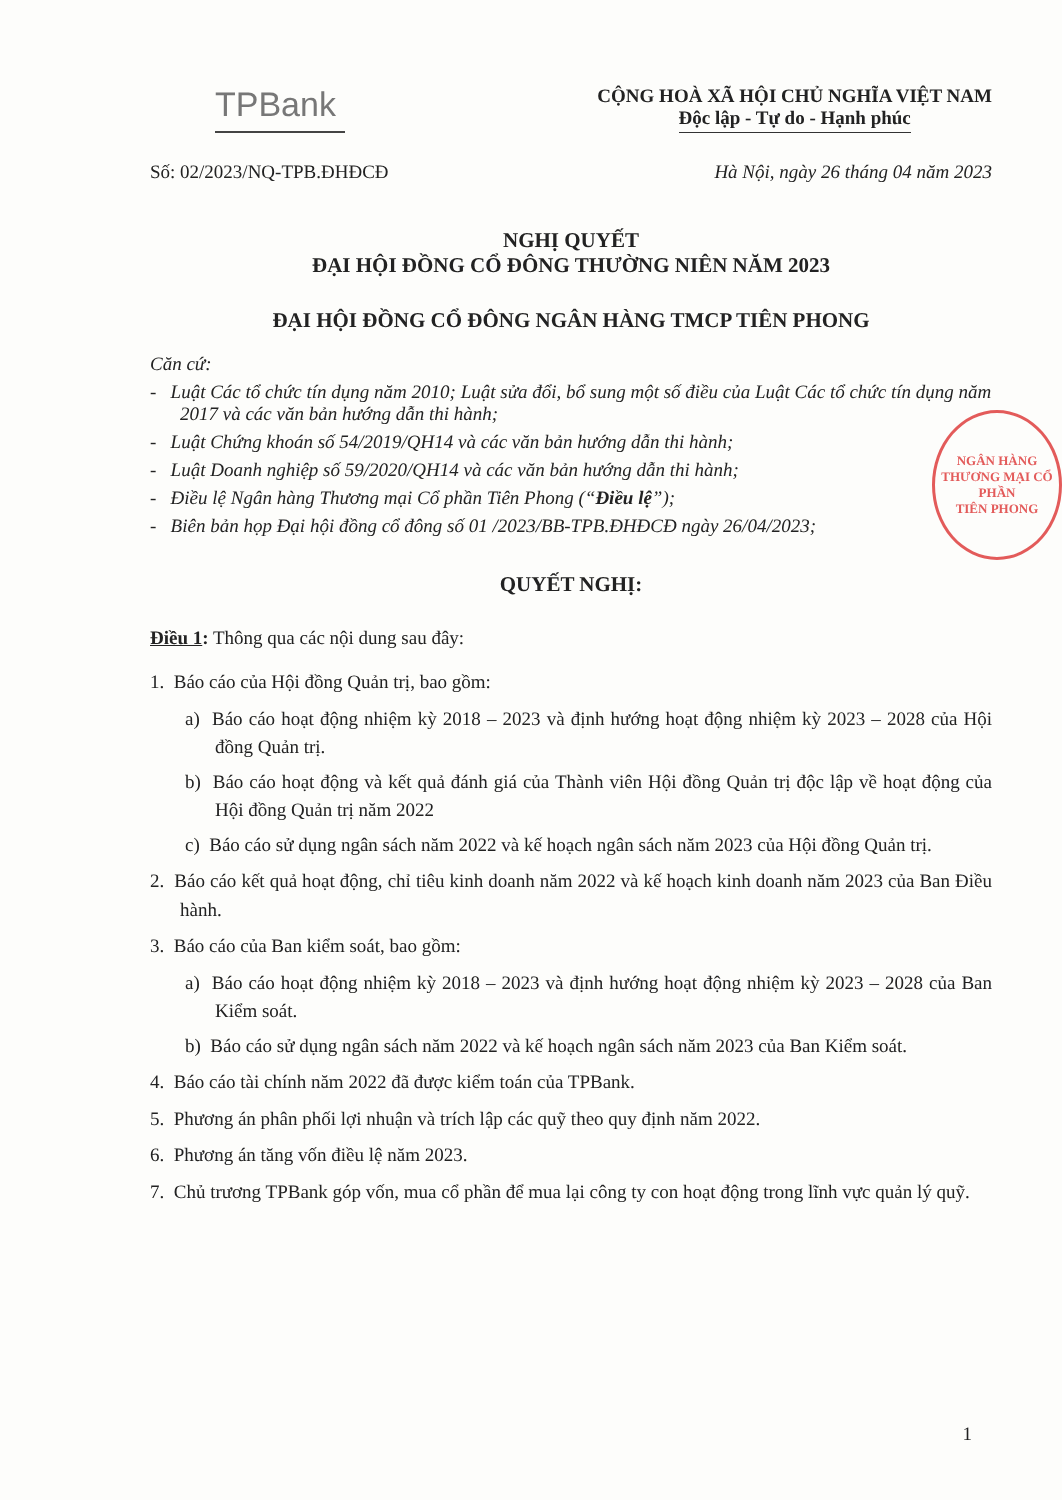TPBank
CỘNG HOÀ XÃ HỘI CHỦ NGHĨA VIỆT NAM
Độc lập - Tự do - Hạnh phúc
Số: 02/2023/NQ-TPB.ĐHĐCĐ Hà Nội, ngày 26 tháng 04 năm 2023
NGHỊ QUYẾT
ĐẠI HỘI ĐỒNG CỔ ĐÔNG THƯỜNG NIÊN NĂM 2023
ĐẠI HỘI ĐỒNG CỔ ĐÔNG NGÂN HÀNG TMCP TIÊN PHONG
NGÂN HÀNG
THƯƠNG MẠI CỔ PHẦN
TIÊN PHONG
Căn cứ:
- Luật Các tổ chức tín dụng năm 2010; Luật sửa đổi, bổ sung một số điều của Luật Các tổ chức tín dụng năm 2017 và các văn bản hướng dẫn thi hành;
- Luật Chứng khoán số 54/2019/QH14 và các văn bản hướng dẫn thi hành;
- Luật Doanh nghiệp số 59/2020/QH14 và các văn bản hướng dẫn thi hành;
- Điều lệ Ngân hàng Thương mại Cổ phần Tiên Phong (“Điều lệ”);
- Biên bản họp Đại hội đồng cổ đông số 01 /2023/BB-TPB.ĐHĐCĐ ngày 26/04/2023;
QUYẾT NGHỊ:
Điều 1: Thông qua các nội dung sau đây:
1. Báo cáo của Hội đồng Quản trị, bao gồm:
a) Báo cáo hoạt động nhiệm kỳ 2018 – 2023 và định hướng hoạt động nhiệm kỳ 2023 – 2028 của Hội đồng Quản trị.
b) Báo cáo hoạt động và kết quả đánh giá của Thành viên Hội đồng Quản trị độc lập về hoạt động của Hội đồng Quản trị năm 2022
c) Báo cáo sử dụng ngân sách năm 2022 và kế hoạch ngân sách năm 2023 của Hội đồng Quản trị.
2. Báo cáo kết quả hoạt động, chỉ tiêu kinh doanh năm 2022 và kế hoạch kinh doanh năm 2023 của Ban Điều hành.
3. Báo cáo của Ban kiểm soát, bao gồm:
a) Báo cáo hoạt động nhiệm kỳ 2018 – 2023 và định hướng hoạt động nhiệm kỳ 2023 – 2028 của Ban Kiểm soát.
b) Báo cáo sử dụng ngân sách năm 2022 và kế hoạch ngân sách năm 2023 của Ban Kiểm soát.
4. Báo cáo tài chính năm 2022 đã được kiểm toán của TPBank.
5. Phương án phân phối lợi nhuận và trích lập các quỹ theo quy định năm 2022.
6. Phương án tăng vốn điều lệ năm 2023.
7. Chủ trương TPBank góp vốn, mua cổ phần để mua lại công ty con hoạt động trong lĩnh vực quản lý quỹ.
1